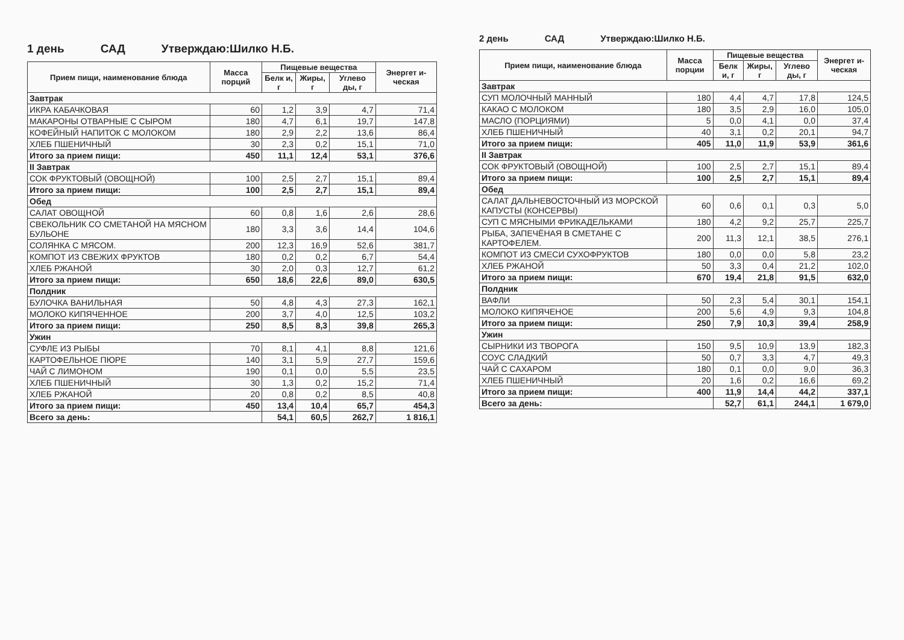1 день САД Утверждаю:Шилко Н.Б.
| Прием пищи, наименование блюда | Масса порций | Пищевые вещества | | | Энергет и-ческая |
| --- | --- | --- | --- | --- | --- |
| | | Белк и, г | Жиры, г | Углево ды, г | |
| Завтрак | | | | | |
| ИКРА КАБАЧКОВАЯ | 60 | 1,2 | 3,9 | 4,7 | 71,4 |
| МАКАРОНЫ ОТВАРНЫЕ С СЫРОМ | 180 | 4,7 | 6,1 | 19,7 | 147,8 |
| КОФЕЙНЫЙ НАПИТОК С МОЛОКОМ | 180 | 2,9 | 2,2 | 13,6 | 86,4 |
| ХЛЕБ ПШЕНИЧНЫЙ | 30 | 2,3 | 0,2 | 15,1 | 71,0 |
| Итого за прием пищи: | 450 | 11,1 | 12,4 | 53,1 | 376,6 |
| II Завтрак | | | | | |
| СОК ФРУКТОВЫЙ (ОВОЩНОЙ) | 100 | 2,5 | 2,7 | 15,1 | 89,4 |
| Итого за прием пищи: | 100 | 2,5 | 2,7 | 15,1 | 89,4 |
| Обед | | | | | |
| САЛАТ ОВОЩНОЙ | 60 | 0,8 | 1,6 | 2,6 | 28,6 |
| СВЕКОЛЬНИК СО СМЕТАНОЙ НА МЯСНОМ БУЛЬОНЕ | 180 | 3,3 | 3,6 | 14,4 | 104,6 |
| СОЛЯНКА С МЯСОМ. | 200 | 12,3 | 16,9 | 52,6 | 381,7 |
| КОМПОТ ИЗ СВЕЖИХ ФРУКТОВ | 180 | 0,2 | 0,2 | 6,7 | 54,4 |
| ХЛЕБ РЖАНОЙ | 30 | 2,0 | 0,3 | 12,7 | 61,2 |
| Итого за прием пищи: | 650 | 18,6 | 22,6 | 89,0 | 630,5 |
| Полдник | | | | | |
| БУЛОЧКА ВАНИЛЬНАЯ | 50 | 4,8 | 4,3 | 27,3 | 162,1 |
| МОЛОКО КИПЯЧЕННОЕ | 200 | 3,7 | 4,0 | 12,5 | 103,2 |
| Итого за прием пищи: | 250 | 8,5 | 8,3 | 39,8 | 265,3 |
| Ужин | | | | | |
| СУФЛЕ ИЗ РЫБЫ | 70 | 8,1 | 4,1 | 8,8 | 121,6 |
| КАРТОФЕЛЬНОЕ ПЮРЕ | 140 | 3,1 | 5,9 | 27,7 | 159,6 |
| ЧАЙ С ЛИМОНОМ | 190 | 0,1 | 0,0 | 5,5 | 23,5 |
| ХЛЕБ ПШЕНИЧНЫЙ | 30 | 1,3 | 0,2 | 15,2 | 71,4 |
| ХЛЕБ РЖАНОЙ | 20 | 0,8 | 0,2 | 8,5 | 40,8 |
| Итого за прием пищи: | 450 | 13,4 | 10,4 | 65,7 | 454,3 |
| Всего за день: | | 54,1 | 60,5 | 262,7 | 1 816,1 |
2 день САД Утверждаю:Шилко Н.Б.
| Прием пищи, наименование блюда | Масса порции | Пищевые вещества | | | Энергет и-ческая |
| --- | --- | --- | --- | --- | --- |
| | | Белк и, г | Жиры, г | Углево ды, г | |
| Завтрак | | | | | |
| СУП МОЛОЧНЫЙ МАННЫЙ | 180 | 4,4 | 4,7 | 17,8 | 124,5 |
| КАКАО С МОЛОКОМ | 180 | 3,5 | 2,9 | 16,0 | 105,0 |
| МАСЛО (ПОРЦИЯМИ) | 5 | 0,0 | 4,1 | 0,0 | 37,4 |
| ХЛЕБ ПШЕНИЧНЫЙ | 40 | 3,1 | 0,2 | 20,1 | 94,7 |
| Итого за прием пищи: | 405 | 11,0 | 11,9 | 53,9 | 361,6 |
| II Завтрак | | | | | |
| СОК ФРУКТОВЫЙ (ОВОЩНОЙ) | 100 | 2,5 | 2,7 | 15,1 | 89,4 |
| Итого за прием пищи: | 100 | 2,5 | 2,7 | 15,1 | 89,4 |
| Обед | | | | | |
| САЛАТ ДАЛЬНЕВОСТОЧНЫЙ ИЗ МОРСКОЙ КАПУСТЫ (КОНСЕРВЫ) | 60 | 0,6 | 0,1 | 0,3 | 5,0 |
| СУП С МЯСНЫМИ ФРИКАДЕЛЬКАМИ | 180 | 4,2 | 9,2 | 25,7 | 225,7 |
| РЫБА, ЗАПЕЧЁНАЯ В СМЕТАНЕ С КАРТОФЕЛЕМ. | 200 | 11,3 | 12,1 | 38,5 | 276,1 |
| КОМПОТ ИЗ СМЕСИ СУХОФРУКТОВ | 180 | 0,0 | 0,0 | 5,8 | 23,2 |
| ХЛЕБ РЖАНОЙ | 50 | 3,3 | 0,4 | 21,2 | 102,0 |
| Итого за прием пищи: | 670 | 19,4 | 21,8 | 91,5 | 632,0 |
| Полдник | | | | | |
| ВАФЛИ | 50 | 2,3 | 5,4 | 30,1 | 154,1 |
| МОЛОКО КИПЯЧЕНОЕ | 200 | 5,6 | 4,9 | 9,3 | 104,8 |
| Итого за прием пищи: | 250 | 7,9 | 10,3 | 39,4 | 258,9 |
| Ужин | | | | | |
| СЫРНИКИ ИЗ ТВОРОГА | 150 | 9,5 | 10,9 | 13,9 | 182,3 |
| СОУС СЛАДКИЙ | 50 | 0,7 | 3,3 | 4,7 | 49,3 |
| ЧАЙ С САХАРОМ | 180 | 0,1 | 0,0 | 9,0 | 36,3 |
| ХЛЕБ ПШЕНИЧНЫЙ | 20 | 1,6 | 0,2 | 16,6 | 69,2 |
| Итого за прием пищи: | 400 | 11,9 | 14,4 | 44,2 | 337,1 |
| Всего за день: | | 52,7 | 61,1 | 244,1 | 1 679,0 |